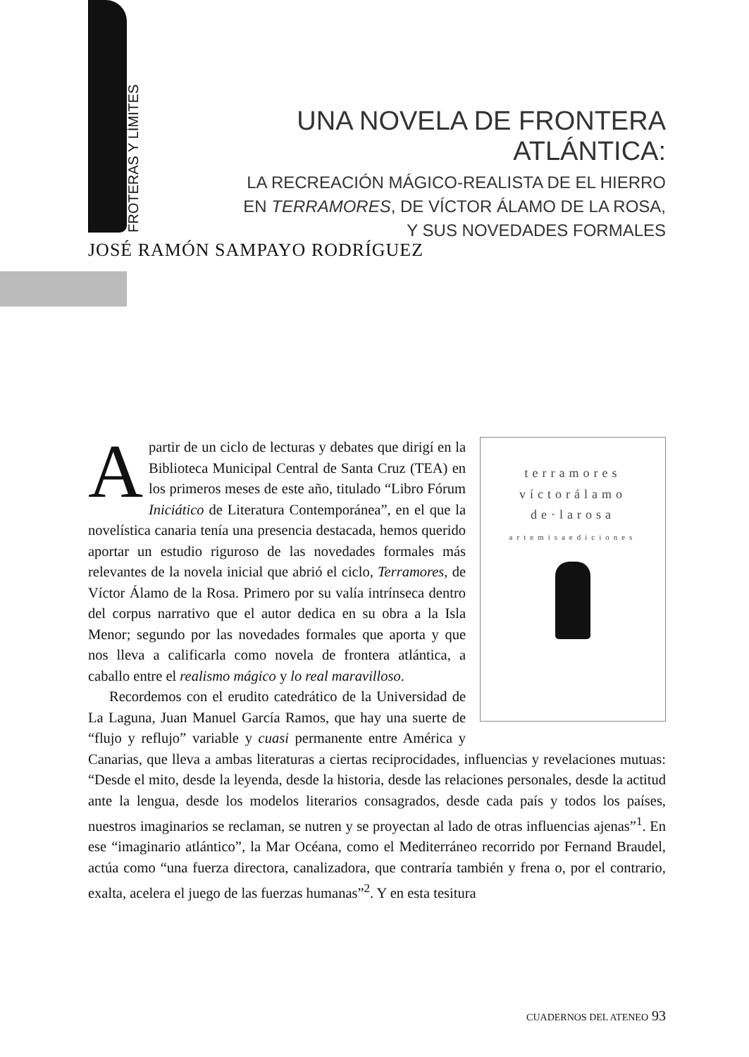FROTERAS Y LÍMITES
UNA NOVELA DE FRONTERA ATLÁNTICA:
LA RECREACIÓN MÁGICO-REALISTA DE EL HIERRO
EN TERRAMORES, DE VÍCTOR ÁLAMO DE LA ROSA,
Y SUS NOVEDADES FORMALES
JOSÉ RAMÓN SAMPAYO RODRÍGUEZ
terramores
víctorálamo
de·larosa
artemisaediciones
Apartir de un ciclo de lecturas y debates que dirigí en la Biblioteca Municipal Central de Santa Cruz (TEA) en los primeros meses de este año, titulado “Libro Fórum Iniciático de Literatura Contemporánea”, en el que la novelística canaria tenía una presencia destacada, hemos querido aportar un estudio riguroso de las novedades formales más relevantes de la novela inicial que abrió el ciclo, Terramores, de Víctor Álamo de la Rosa. Primero por su valía intrínseca dentro del corpus narrativo que el autor dedica en su obra a la Isla Menor; segundo por las novedades formales que aporta y que nos lleva a calificarla como novela de frontera atlántica, a caballo entre el realismo mágico y lo real maravilloso.
Recordemos con el erudito catedrático de la Universidad de La Laguna, Juan Manuel García Ramos, que hay una suerte de “flujo y reflujo” variable y cuasi permanente entre América y Canarias, que lleva a ambas literaturas a ciertas reciprocidades, influencias y revelaciones mutuas: “Desde el mito, desde la leyenda, desde la historia, desde las relaciones personales, desde la actitud ante la lengua, desde los modelos literarios consagrados, desde cada país y todos los países, nuestros imaginarios se reclaman, se nutren y se proyectan al lado de otras influencias ajenas”<sup>1</sup>. En ese “imaginario atlántico”, la Mar Océana, como el Mediterráneo recorrido por Fernand Braudel, actúa como “una fuerza directora, canalizadora, que contraría también y frena o, por el contrario, exalta, acelera el juego de las fuerzas humanas”<sup>2</sup>. Y en esta tesitura
CUADERNOS DEL ATENEO 93